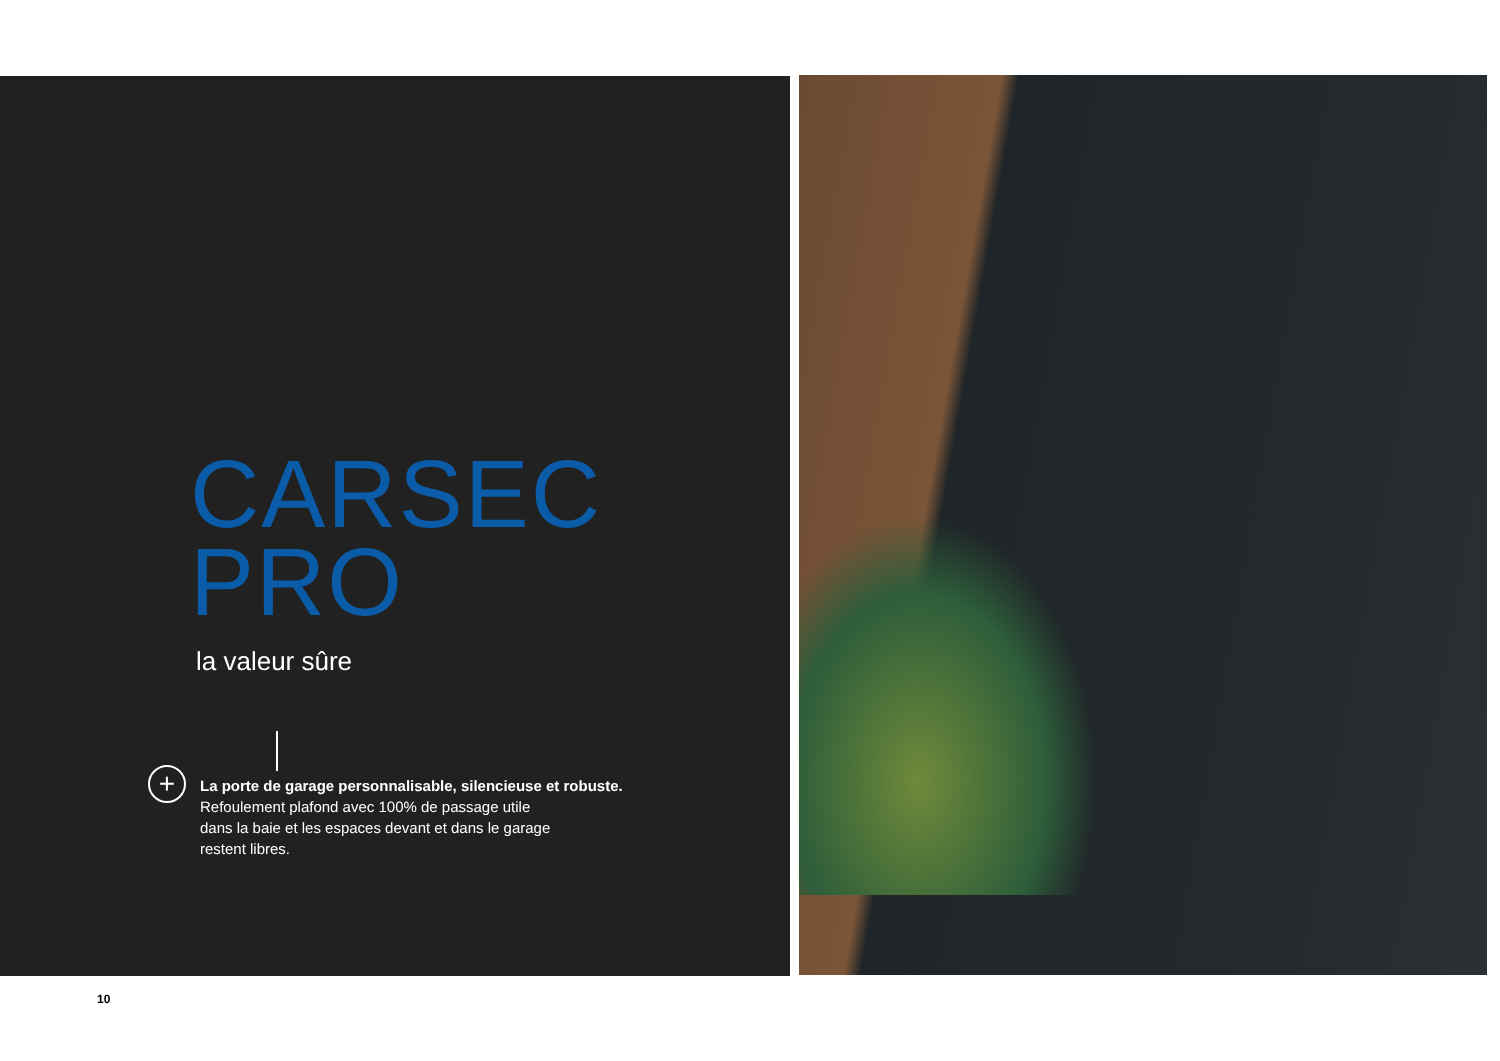CARSEC
PRO
la valeur sûre
+ La porte de garage personnalisable, silencieuse et robuste.
Refoulement plafond avec 100% de passage utile
dans la baie et les espaces devant et dans le garage
restent libres.
10